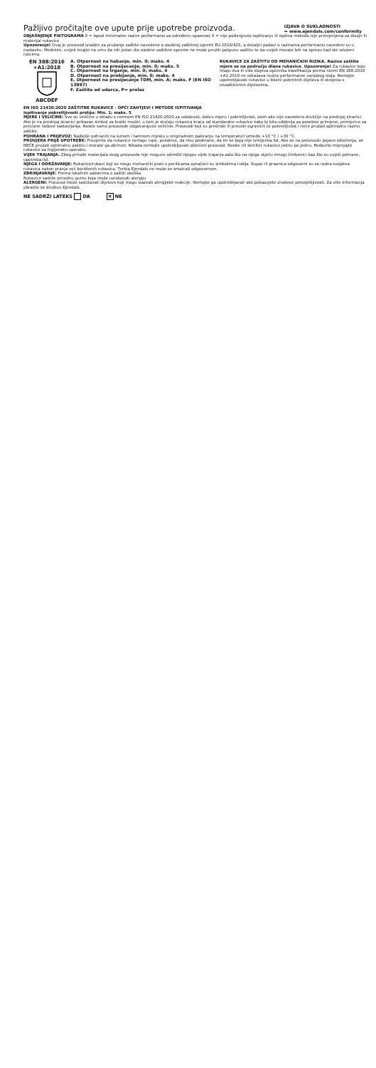Pažljivo pročitajte ove upute prije upotrebe proizvoda.
IZJAVA O SUKLADNOSTI
➥ www.ejendals.com/conformity
OBJAŠNJENJE PIKTOGRAMA 0 = ispod minimalne razine performansi za određenu opasnost X = nije podvrgnuto ispitivanju ili ispitna metoda nije primijenjena za dizajn ili materijal rukavice
Upozorenje! Ovaj je proizvod izrađen za pružanje zaštite navedene o osobnoj zaštitnoj opremi EU 2016/425, a detaljni podaci o razinama performansi navedeni su u nastavku. Međutim, uvijek imajte na umu da niti jedan dio osobne zaštitne opreme ne može pružiti potpunu zaštitu te da uvijek morate biti na oprezu kad ste izloženi rizicima.
EN 388:2016
+A1:2018
ABCDEF
A. Otpornost na habanje, min. 0; maks. 4
B. Otpornost na presijecanje, min. 0; maks. 5
C. Otpornost na trganje, min. 0; maks. 4
D. Otpornost na probijanje, min. 0; maks. 4
E. Otpornost na presijecanje TDM, min. A; maks. F (EN ISO 13997)
F. Zaštita od udarca, P= prolaz
RUKAVICE ZA ZAŠTITU OD MEHANIČKIH RIZIKA. Razine zaštite mjere se na području dlana rukavice. Upozorenje! Za rukavice koje imaju dva ili više slojeva općenita klasifikacija prema normi EN 388:2016 +A1:2018 ne odražava nužno performanse vanjskog sloja. Nemojte upotrebljavati rukavice u blizini pokretnih dijelova ili strojeva s nezaštićenim dijelovima.
EN ISO 21420:2020 ZAŠTITNE RUKAVICE - OPĆI ZAHTJEVI I METODE ISPITIVANJA
Ispitivanje pokretljivosti prstiju: Min. 1; maks. 5
MJERE I VELIČINE: Sve su veličine u skladu s normom EN ISO 21420:2020 za udobnost, dobru mjeru i pokretljivost, osim ako nije navedeno drukčije na prednjoj stranici. Ako je na prednjoj stranici prikazan simbol za kratki model, u tom je slučaju rukavica kraća od standardne rukavice kako bi bila udobnija za posebne primjene, primjerice za precizne radove sastavljanja. Nosite samo proizvode odgovarajuće veličine. Proizvodi koji su preširoki ili preuski ograničit će pokretljivost i neće pružati optimalnu razinu zaštite.
POHRANA I PRIJEVOZ: Najbolje pohraniti na suhom i tamnom mjestu u originalnom pakiranju na temperaturi između +10 °C i +30 °C.
PROVJERA PRIJE UPOTREBE: Provjerite da rukavice nemaju rupe, pukotine, da nisu poderane, da im se boja nije izmijenila itd. Ako se na proizvodu pojave oštećenja, on NEĆE pružati optimalnu zaštitu i morate ga zbrinuti. Nikada nemojte upotrebljavati oštećeni proizvod. Nosite (ili skinite) rukavice jednu po jednu. Redovito mijenjajte rukavice za higijensku uporabu.
VIJEK TRAJANJA: Zbog prirode materijala ovog proizvoda nije moguće odrediti njegov vijek trajanja zato što na njega utječu mnogi čimbenici kao što su uvjeti pohrane, upotreba itd.
NJEGA I ODRŽAVANJE: Rukavice/rukavi koji se mogu mehanički prati u perilicama označeni su simbolima rublja. Kupac ili praonica odgovorni su za radna svojstva rukavica nakon pranja već korištenih rukavica. Tvrtka Ejendals ne može se smatrati odgovornom.
ZBRINJAVANJE: Prema lokalnim zakonima o zaštiti okoliša.
Rukavice sadrže prirodnu gumu koja može uzrokovati alergiju
ALERGENI: Proizvod može sadržavati dijelove koji mogu izazvati alergijske reakcije. Nemojte ga upotrebljavati ako pokazujete znakove preosjetljivosti. Za više informacija obratite se društvu Ejendals.
NE SADRŽI LATEKS DA × NE